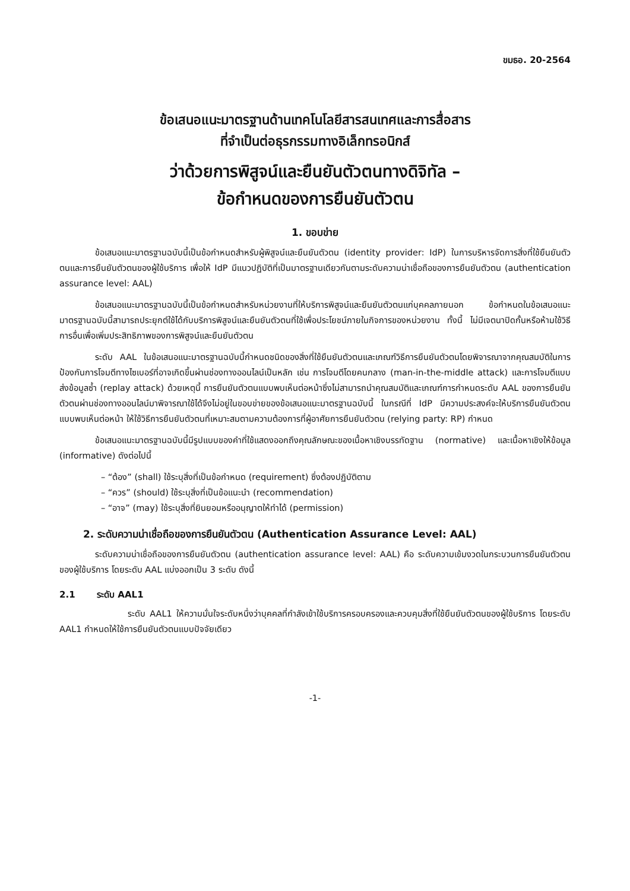ขมธอ. 20-2564
ข้อเสนอแนะมาตรฐานด้านเทคโนโลยีสารสนเทศและการสื่อสาร
ที่จำเป็นต่อธุรกรรมทางอิเล็กทรอนิกส์
ว่าด้วยการพิสูจน์และยืนยันตัวตนทางดิจิทัล –
ข้อกำหนดของการยืนยันตัวตน
1. ขอบข่าย
ข้อเสนอแนะมาตรฐานฉบับนี้เป็นข้อกำหนดสำหรับผู้พิสูจน์และยืนยันตัวตน (identity provider: IdP) ในการบริหารจัดการสิ่งที่ใช้ยืนยันตัวตนและการยืนยันตัวตนของผู้ใช้บริการ เพื่อให้ IdP มีแนวปฏิบัติที่เป็นมาตรฐานเดียวกันตามระดับความน่าเชื่อถือของการยืนยันตัวตน (authentication assurance level: AAL)
ข้อเสนอแนะมาตรฐานฉบับนี้เป็นข้อกำหนดสำหรับหน่วยงานที่ให้บริการพิสูจน์และยืนยันตัวตนแก่บุคคลภายนอก ข้อกำหนดในข้อเสนอแนะมาตรฐานฉบับนี้สามารถประยุกต์ใช้ได้กับบริการพิสูจน์และยืนยันตัวตนที่ใช้เพื่อประโยชน์ภายในกิจการของหน่วยงาน ทั้งนี้ ไม่มีเจตนาปิดกั้นหรือห้ามใช้วิธีการอื่นเพื่อเพิ่มประสิทธิภาพของการพิสูจน์และยืนยันตัวตน
ระดับ AAL ในข้อเสนอแนะมาตรฐานฉบับนี้กำหนดชนิดของสิ่งที่ใช้ยืนยันตัวตนและเกณฑ์วิธีการยืนยันตัวตนโดยพิจารณาจากคุณสมบัติในการป้องกันการโจมตีทางไซเบอร์ที่อาจเกิดขึ้นผ่านช่องทางออนไลน์เป็นหลัก เช่น การโจมตีโดยคนกลาง (man-in-the-middle attack) และการโจมตีแบบส่งข้อมูลซ้ำ (replay attack) ด้วยเหตุนี้ การยืนยันตัวตนแบบพบเห็นต่อหน้าซึ่งไม่สามารถนำคุณสมบัติและเกณฑ์การกำหนดระดับ AAL ของการยืนยันตัวตนผ่านช่องทางออนไลน์มาพิจารณาใช้ได้จึงไม่อยู่ในขอบข่ายของข้อเสนอแนะมาตรฐานฉบับนี้ ในกรณีที่ IdP มีความประสงค์จะให้บริการยืนยันตัวตนแบบพบเห็นต่อหน้า ให้ใช้วิธีการยืนยันตัวตนที่เหมาะสมตามความต้องการที่ผู้อาศัยการยืนยันตัวตน (relying party: RP) กำหนด
ข้อเสนอแนะมาตรฐานฉบับนี้มีรูปแบบของคำที่ใช้แสดงออกถึงคุณลักษณะของเนื้อหาเชิงบรรทัดฐาน (normative) และเนื้อหาเชิงให้ข้อมูล (informative) ดังต่อไปนี้
– “ต้อง” (shall) ใช้ระบุสิ่งที่เป็นข้อกำหนด (requirement) ซึ่งต้องปฏิบัติตาม
– “ควร” (should) ใช้ระบุสิ่งที่เป็นข้อแนะนำ (recommendation)
– “อาจ” (may) ใช้ระบุสิ่งที่ยินยอมหรืออนุญาตให้ทำได้ (permission)
2. ระดับความน่าเชื่อถือของการยืนยันตัวตน (Authentication Assurance Level: AAL)
ระดับความน่าเชื่อถือของการยืนยันตัวตน (authentication assurance level: AAL) คือ ระดับความเข้มงวดในกระบวนการยืนยันตัวตนของผู้ใช้บริการ โดยระดับ AAL แบ่งออกเป็น 3 ระดับ ดังนี้
2.1 ระดับ AAL1
ระดับ AAL1 ให้ความมั่นใจระดับหนึ่งว่าบุคคลที่กำลังเข้าใช้บริการครอบครองและควบคุมสิ่งที่ใช้ยืนยันตัวตนของผู้ใช้บริการ โดยระดับ AAL1 กำหนดให้ใช้การยืนยันตัวตนแบบปัจจัยเดียว
-1-